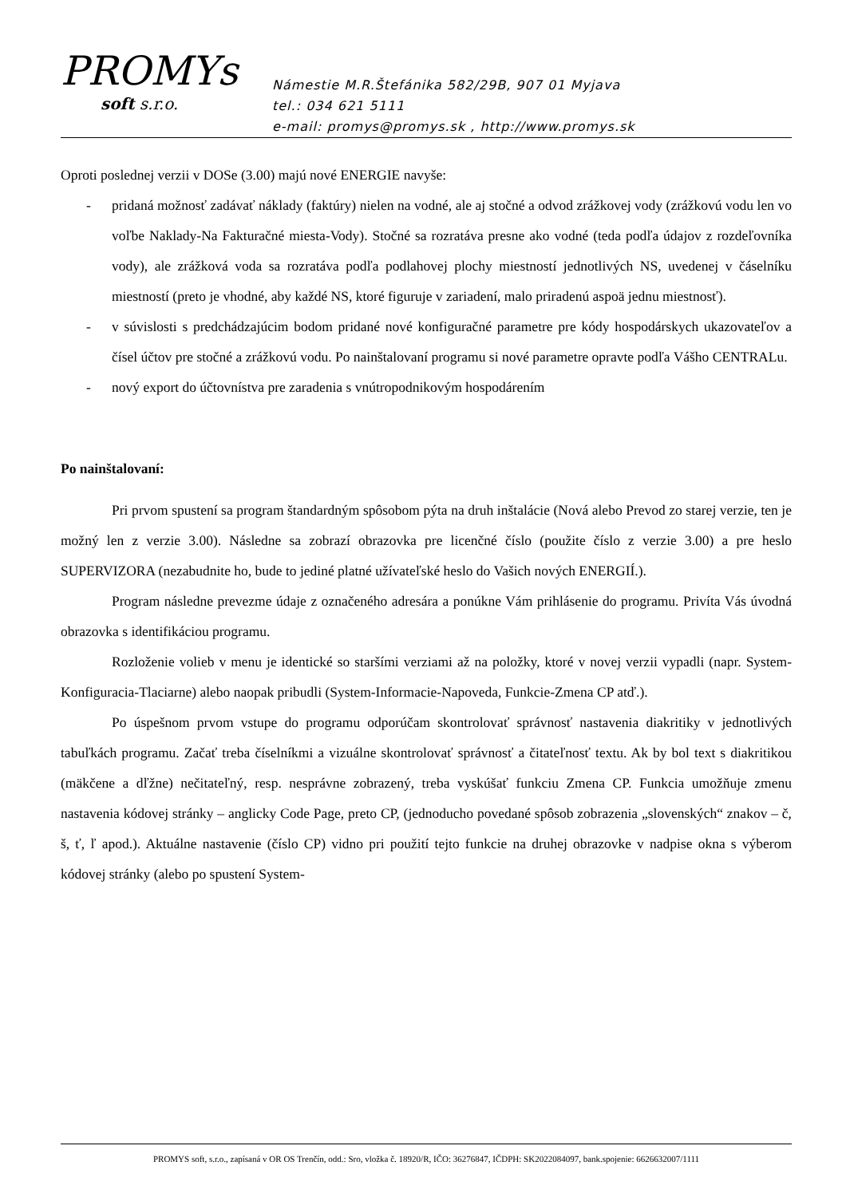PROMYs
soft s.r.o.
Námestie M.R.Štefánika 582/29B, 907 01 Myjava
tel.: 034 621 5111
e-mail: promys@promys.sk , http://www.promys.sk
Oproti poslednej verzii v DOSe (3.00) majú nové ENERGIE navyše:
- pridaná možnosť zadávať náklady (faktúry) nielen na vodné, ale aj stočné a odvod zrážkovej vody (zrážkovú vodu len vo voľbe Naklady-Na Fakturačné miesta-Vody). Stočné sa rozratáva presne ako vodné (teda podľa údajov z rozdeľovníka vody), ale zrážková voda sa rozratáva podľa podlahovej plochy miestností jednotlivých NS, uvedenej v čáselníku miestností (preto je vhodné, aby každé NS, ktoré figuruje v zariadení, malo priradenú aspoä jednu miestnosť).
- v súvislosti s predchádzajúcim bodom pridané nové konfiguračné parametre pre kódy hospodárskych ukazovateľov a čísel účtov pre stočné a zrážkovú vodu. Po nainštalovaní programu si nové parametre opravte podľa Vášho CENTRALu.
- nový export do účtovnístva pre zaradenia s vnútropodnikovým hospodárením
Po nainštalovaní:
Pri prvom spustení sa program štandardným spôsobom pýta na druh inštalácie (Nová alebo Prevod zo starej verzie, ten je možný len z verzie 3.00). Následne sa zobrazí obrazovka pre licenčné číslo (použite číslo z verzie 3.00) a pre heslo SUPERVIZORA (nezabudnite ho, bude to jediné platné užívateľské heslo do Vašich nových ENERGIÍ.).
Program následne prevezme údaje z označeného adresára a ponúkne Vám prihlásenie do programu. Privíta Vás úvodná obrazovka s identifikáciou programu.
Rozloženie volieb v menu je identické so staršími verziami až na položky, ktoré v novej verzii vypadli (napr. System-Konfiguracia-Tlaciarne) alebo naopak pribudli (System-Informacie-Napoveda, Funkcie-Zmena CP atď.).
Po úspešnom prvom vstupe do programu odporúčam skontrolovať správnosť nastavenia diakritiky v jednotlivých tabuľkách programu. Začať treba číselníkmi a vizuálne skontrolovať správnosť a čitateľnosť textu. Ak by bol text s diakritikou (mäkčene a dľžne) nečitateľný, resp. nesprávne zobrazený, treba vyskúšať funkciu Zmena CP. Funkcia umožňuje zmenu nastavenia kódovej stránky – anglicky Code Page, preto CP, (jednoducho povedané spôsob zobrazenia „slovenských“ znakov – č, š, ť, ľ apod.). Aktuálne nastavenie (číslo CP) vidno pri použití tejto funkcie na druhej obrazovke v nadpise okna s výberom kódovej stránky (alebo po spustení System-
PROMYS soft, s.r.o., zapísaná v OR OS Trenčín, odd.: Sro, vložka č. 18920/R, IČO: 36276847, IČDPH: SK2022084097, bank.spojenie: 6626632007/1111